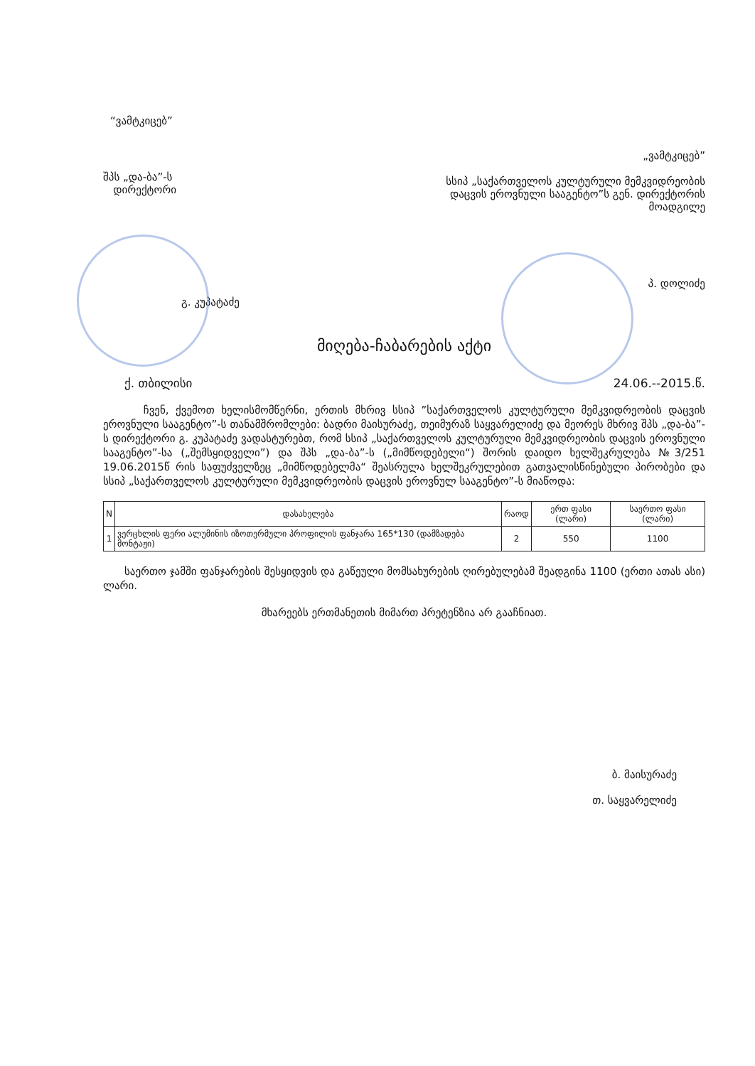“ვამტკიცებ”
შპს „და-ბა”-ს
დირექტორი
გ. კუპატაძე
„ვამტკიცებ”
სსიპ „საქართველოს კულტურული მემკვიდრეობის დაცვის ეროვნული სააგენტო”ს გენ. დირექტორის მოადგილე
პ. დოლიძე
მიღება-ჩაბარების აქტი
ქ. თბილისი 24.06.--2015.წ.
ჩვენ, ქვემოთ ხელისმომწერნი, ერთის მხრივ სსიპ ”საქართველოს კულტურული მემკვიდრეობის დაცვის ეროვნული სააგენტო”-ს თანამშრომლები: ბადრი მაისურაძე, თეიმურაზ საყვარელიძე და მეორეს მხრივ შპს „და-ბა”-ს დირექტორი გ. კუპატაძე ვადასტურებთ, რომ სსიპ „საქართველოს კულტურული მემკვიდრეობის დაცვის ეროვნული სააგენტო”-სა („შემსყიდველი”) და შპს „და-ბა”-ს („მიმწოდებელი“) შორის დაიდო ხელშეკრულება №3/251 19.06.2015წ რის საფუძველზეც „მიმწოდებელმა“ შეასრულა ხელშეკრულებით გათვალისწინებული პირობები და სსიპ „საქართველოს კულტურული მემკვიდრეობის დაცვის ეროვნულ სააგენტო”-ს მიაწოდა:
| N | დასახელება | რაოდ | ერთ ფასი (ლარი) | საერთო ფასი (ლარი) |
| --- | --- | --- | --- | --- |
| 1 | ვერცხლის ფერი ალუმინის იზოთერმული პროფილის ფანჯარა 165*130 (დამზადება მონტაჟი) | 2 | 550 | 1100 |
საერთო ჯამში ფანჯარების შესყიდვის და გაწეული მომსახურების ღირებულებამ შეადგინა 1100 (ერთი ათას ასი) ლარი.
მხარეებს ერთმანეთის მიმართ პრეტენზია არ გააჩნიათ.
ბ. მაისურაძე
თ. საყვარელიძე